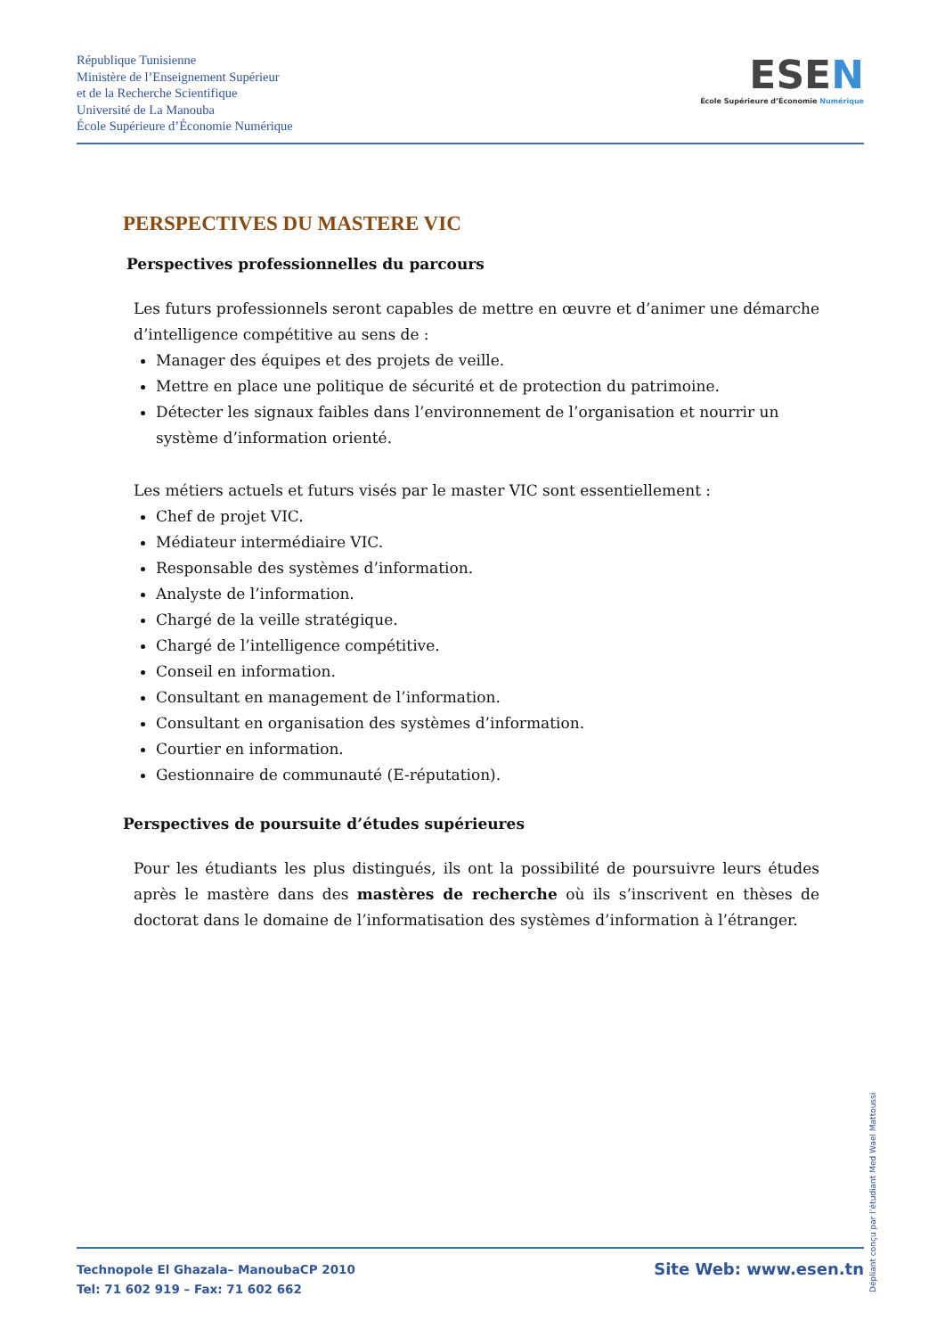République Tunisienne
Ministère de l’Enseignement Supérieur
et de la Recherche Scientifique
Université de La Manouba
École Supérieure d’Économie Numérique
ESEN
École Supérieure d’Économie Numérique
PERSPECTIVES DU MASTERE VIC
Perspectives professionnelles du parcours
Les futurs professionnels seront capables de mettre en œuvre et d’animer une démarche d’intelligence compétitive au sens de :
Manager des équipes et des projets de veille.
Mettre en place une politique de sécurité et de protection du patrimoine.
Détecter les signaux faibles dans l’environnement de l’organisation et nourrir un système d’information orienté.
Les métiers actuels et futurs visés par le master VIC sont essentiellement :
Chef de projet VIC.
Médiateur intermédiaire VIC.
Responsable des systèmes d’information.
Analyste de l’information.
Chargé de la veille stratégique.
Chargé de l’intelligence compétitive.
Conseil en information.
Consultant en management de l’information.
Consultant en organisation des systèmes d’information.
Courtier en information.
Gestionnaire de communauté (E-réputation).
Perspectives de poursuite d’études supérieures
Pour les étudiants les plus distingués, ils ont la possibilité de poursuivre leurs études après le mastère dans des mastères de recherche où ils s’inscrivent en thèses de doctorat dans le domaine de l’informatisation des systèmes d’information à l’étranger.
Dépliant conçu par l’étudiant Med Wael Mattoussi
Technopole El Ghazala– ManoubaCP 2010
Tel: 71 602 919 – Fax: 71 602 662
Site Web: www.esen.tn